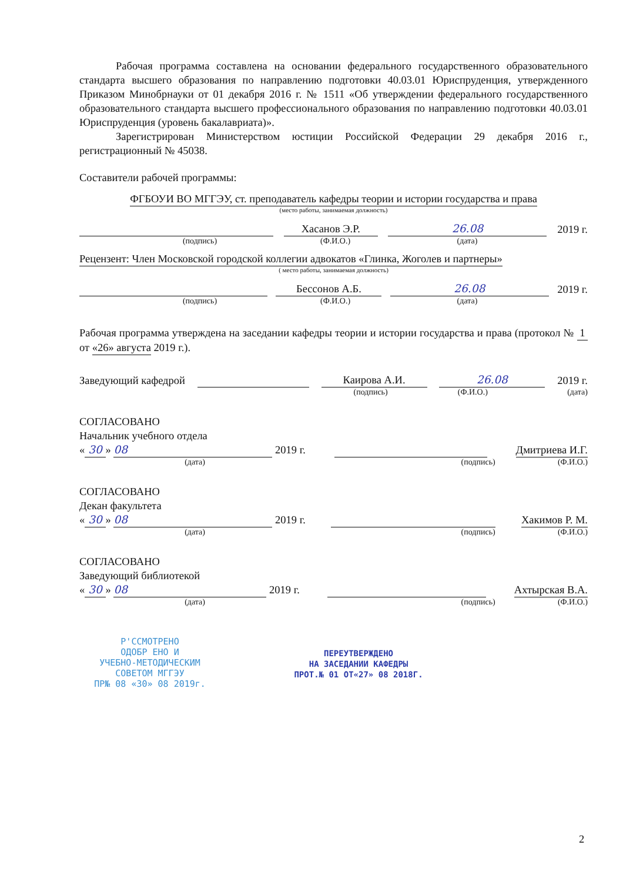Рабочая программа составлена на основании федерального государственного образовательного стандарта высшего образования по направлению подготовки 40.03.01 Юриспруденция, утвержденного Приказом Минобрнауки от 01 декабря 2016 г. № 1511 «Об утверждении федерального государственного образовательного стандарта высшего профессионального образования по направлению подготовки 40.03.01 Юриспруденция (уровень бакалавриата)».
Зарегистрирован Министерством юстиции Российской Федерации 29 декабря 2016 г., регистрационный № 45038.
Составители рабочей программы:
ФГБОУИ ВО МГГЭУ, ст. преподаватель кафедры теории и истории государства и права
(место работы, занимаемая должность)
Хасанов Э.Р. 26.08 2019 г.
(подпись) (Ф.И.О.) (дата)
Рецензент: Член Московской городской коллегии адвокатов «Глинка, Жоголев и партнеры»
( место работы, занимаемая должность)
Бессонов А.Б. 26.08 2019 г.
(подпись) (Ф.И.О.) (дата)
Рабочая программа утверждена на заседании кафедры теории и истории государства и права (протокол № 1 от «26» августа 2019 г.).
Заведующий кафедрой Каирова А.И. 26.08 2019 г.
(подпись) (Ф.И.О.) (дата)
СОГЛАСОВАНО
Начальник учебного отдела
« 30 » 08 2019 г. Дмитриева И.Г.
(дата) (подпись) (Ф.И.О.)
СОГЛАСОВАНО
Декан факультета
« 30 » 08 2019 г. Хакимов Р. М.
(дата) (подпись) (Ф.И.О.)
СОГЛАСОВАНО
Заведующий библиотекой
« 30 » 08 2019 г. Ахтырская В.А.
(дата) (подпись) (Ф.И.О.)
Р'ССМОТРЕНО
ОДОБР ЕНО И
УЧЕБНО-МЕТОДИЧЕСКИМ
СОВЕТОМ МГГЭУ
ПР№ 08 «30» 08 2019г.
ПЕРЕУТВЕРЖДЕНО
НА ЗАСЕДАНИИ КАФЕДРЫ
ПРОТ.№ 01 ОТ«27» 08 2018Г.
2